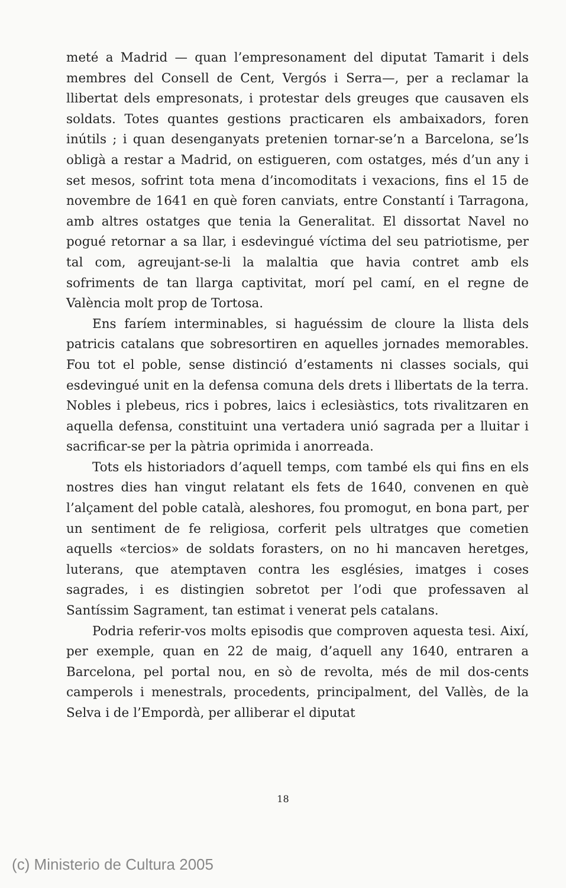meté a Madrid — quan l’empresonament del diputat Tamarit i dels membres del Consell de Cent, Vergós i Serra—, per a reclamar la llibertat dels empresonats, i protestar dels greuges que causaven els soldats. Totes quantes gestions practicaren els ambaixadors, foren inútils ; i quan desenganyats pretenien tornar-se’n a Barcelona, se’ls obligà a restar a Madrid, on estigueren, com ostatges, més d’un any i set mesos, sofrint tota mena d’incomoditats i vexacions, fins el 15 de novembre de 1641 en què foren canviats, entre Constantí i Tarragona, amb altres ostatges que tenia la Generalitat. El dissortat Navel no pogué retornar a sa llar, i esdevingué víctima del seu patriotisme, per tal com, agreujant-se-li la malaltia que havia contret amb els sofriments de tan llarga captivitat, morí pel camí, en el regne de València molt prop de Tortosa.
Ens faríem interminables, si haguéssim de cloure la llista dels patricis catalans que sobresortiren en aquelles jornades memorables. Fou tot el poble, sense distinció d’estaments ni classes socials, qui esdevingué unit en la defensa comuna dels drets i llibertats de la terra. Nobles i plebeus, rics i pobres, laics i eclesiàstics, tots rivalitzaren en aquella defensa, constituint una vertadera unió sagrada per a lluitar i sacrificar-se per la pàtria oprimida i anorreada.
Tots els historiadors d’aquell temps, com també els qui fins en els nostres dies han vingut relatant els fets de 1640, convenen en què l’alçament del poble català, aleshores, fou promogut, en bona part, per un sentiment de fe religiosa, corferit pels ultratges que cometien aquells «tercios» de soldats forasters, on no hi mancaven heretges, luterans, que atemptaven contra les esglésies, imatges i coses sagrades, i es distingien sobretot per l’odi que professaven al Santíssim Sagrament, tan estimat i venerat pels catalans.
Podria referir-vos molts episodis que comproven aquesta tesi. Així, per exemple, quan en 22 de maig, d’aquell any 1640, entraren a Barcelona, pel portal nou, en sò de revolta, més de mil dos-cents camperols i menestrals, procedents, principalment, del Vallès, de la Selva i de l’Empordà, per alliberar el diputat
18
(c) Ministerio de Cultura 2005